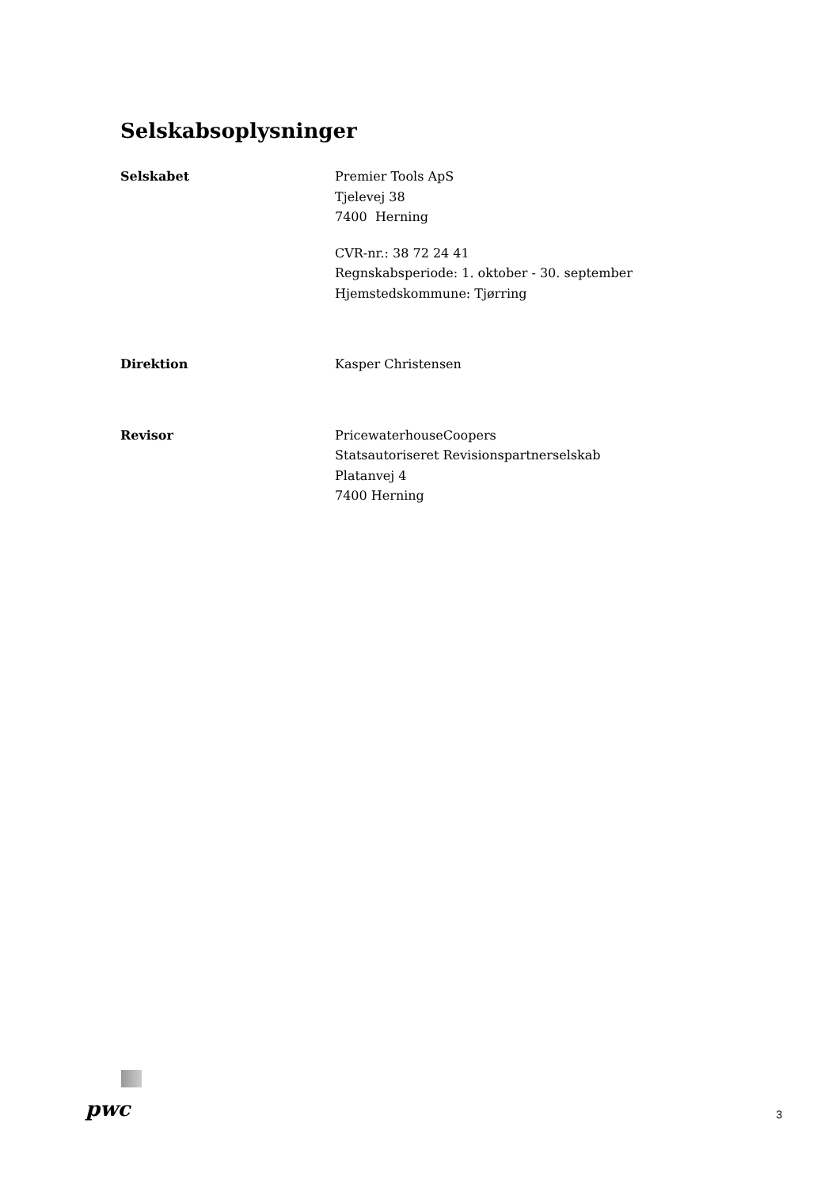Selskabsoplysninger
Selskabet Premier Tools ApS
Tjelevej 38
7400 Herning
CVR-nr.: 38 72 24 41
Regnskabsperiode: 1. oktober - 30. september
Hjemstedskommune: Tjørring
Direktion Kasper Christensen
Revisor PricewaterhouseCoopers
Statsautoriseret Revisionspartnerselskab
Platanvej 4
7400 Herning
pwc
3